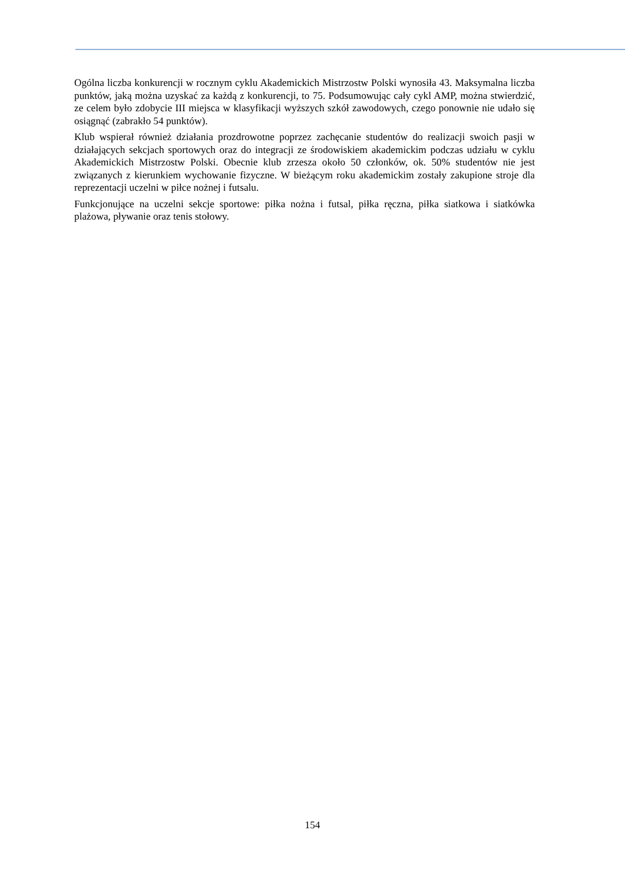Ogólna liczba konkurencji w rocznym cyklu Akademickich Mistrzostw Polski wynosiła 43. Maksymalna liczba punktów, jaką można uzyskać za każdą z konkurencji, to 75. Podsumowując cały cykl AMP, można stwierdzić, ze celem było zdobycie III miejsca w klasyfikacji wyższych szkół zawodowych, czego ponownie nie udało się osiągnąć (zabrakło 54 punktów).
Klub wspierał również działania prozdrowotne poprzez zachęcanie studentów do realizacji swoich pasji w działających sekcjach sportowych oraz do integracji ze środowiskiem akademickim podczas udziału w cyklu Akademickich Mistrzostw Polski. Obecnie klub zrzesza około 50 członków, ok. 50% studentów nie jest związanych z kierunkiem wychowanie fizyczne. W bieżącym roku akademickim zostały zakupione stroje dla reprezentacji uczelni w piłce nożnej i futsalu.
Funkcjonujące na uczelni sekcje sportowe: piłka nożna i futsal, piłka ręczna, piłka siatkowa i siatkówka plażowa, pływanie oraz tenis stołowy.
154